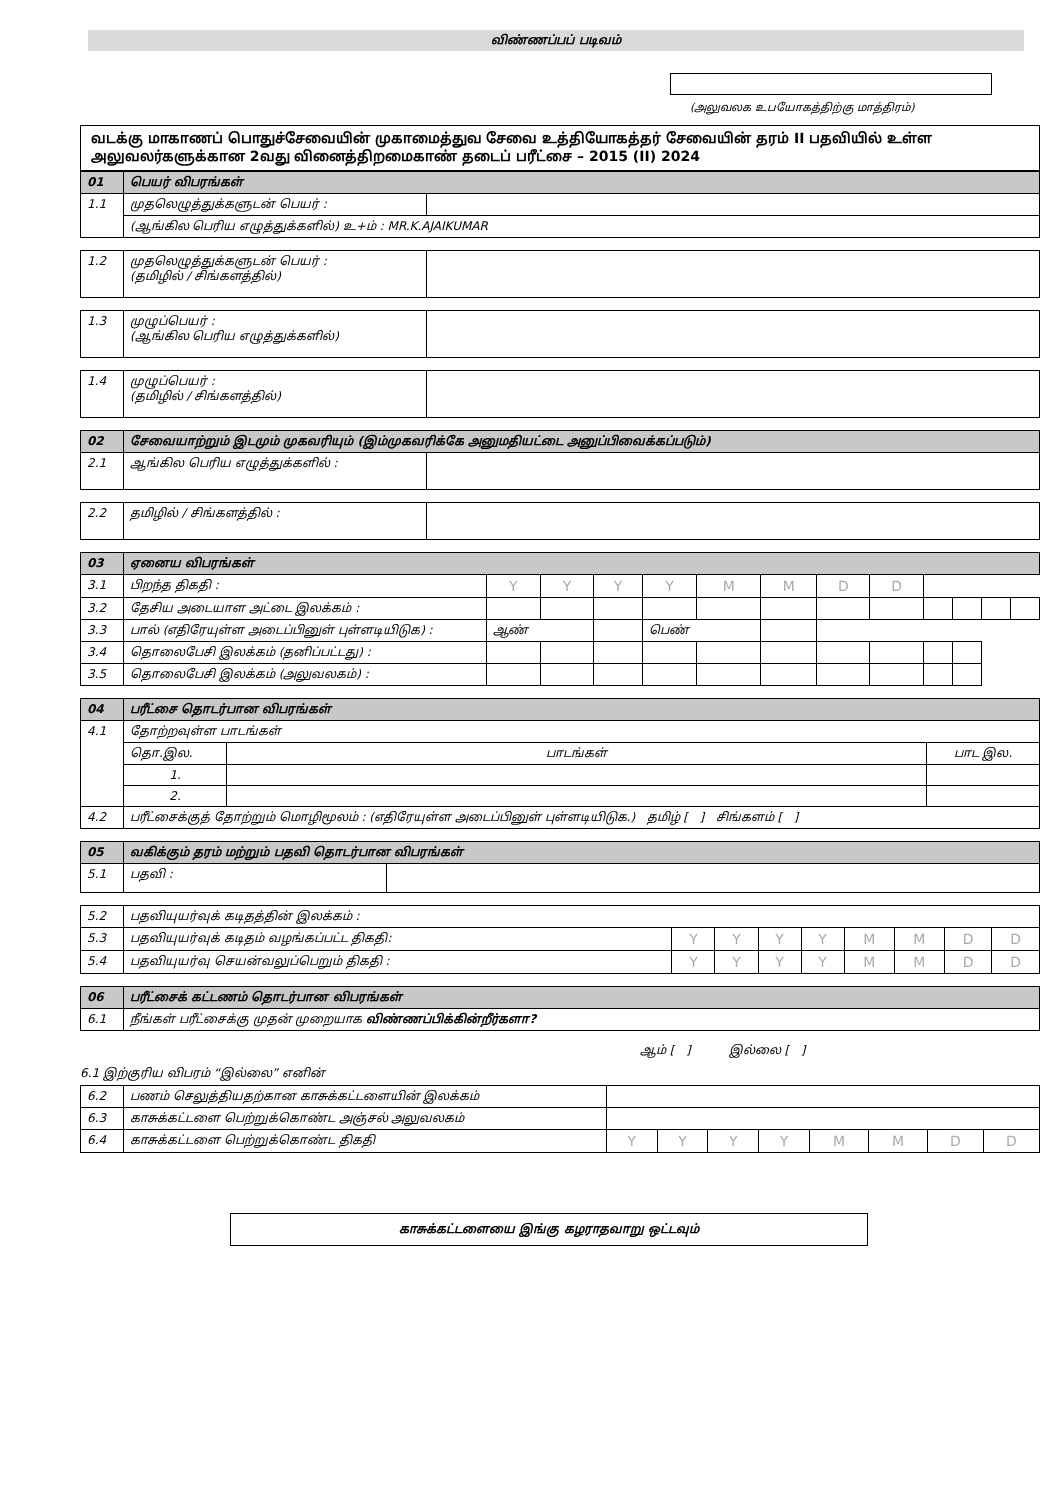விண்ணப்பப் படிவம்
(அலுவலக உபயோகத்திற்கு மாத்திரம்)
வடக்கு மாகாணப் பொதுச்சேவையின் முகாமைத்துவ சேவை உத்தியோகத்தர் சேவையின் தரம் II பதவியில் உள்ள அலுவலர்களுக்கான 2வது வினைத்திறமைகாண் தடைப் பரீட்சை – 2015 (II) 2024
| 01 | பெயர் விபரங்கள் | |
| 1.1 | முதலெழுத்துக்களுடன் பெயர் : | |
| | (ஆங்கில பெரிய எழுத்துக்களில்) உ+ம் : MR.K.AJAIKUMAR | |
| 1.2 | முதலெழுத்துக்களுடன் பெயர் : (தமிழில் / சிங்களத்தில்) | |
| 1.3 | முழுப்பெயர் : (ஆங்கில பெரிய எழுத்துக்களில்) | |
| 1.4 | முழுப்பெயர் : (தமிழில் / சிங்களத்தில்) | |
| 02 | சேவையாற்றும் இடமும் முகவரியும் (இம்முகவரிக்கே அனுமதியட்டை அனுப்பிவைக்கப்படும்) | |
| 2.1 | ஆங்கில பெரிய எழுத்துக்களில் : | |
| 2.2 | தமிழில் / சிங்களத்தில் : | |
| 03 | ஏனைய விபரங்கள் | | | | | | | | | | | | |
| 3.1 | பிறந்த திகதி : | Y | Y | Y | Y | M | M | D | D | | | | |
| 3.2 | தேசிய அடையாள அட்டை இலக்கம் : | | | | | | | | | | | | |
| 3.3 | பால் (எதிரேயுள்ள அடைப்பினுள் புள்ளடியிடுக) : | ஆண் | | | பெண் | | | | | | | | |
| 3.4 | தொலைபேசி இலக்கம் (தனிப்பட்டது) : | | | | | | | | | | | | |
| 3.5 | தொலைபேசி இலக்கம் (அலுவலகம்) : | | | | | | | | | | | | |
| 04 | பரீட்சை தொடர்பான விபரங்கள் | | |
| 4.1 | தோற்றவுள்ள பாடங்கள் | | |
| | தொ.இல. | பாடங்கள் | பாட இல. |
| | 1. | | |
| | 2. | | |
| 4.2 | பரீட்சைக்குத் தோற்றும் மொழிமூலம் : (எதிரேயுள்ள அடைப்பினுள் புள்ளடியிடுக.) தமிழ் [ ] சிங்களம் [ ] | | |
| 05 | வகிக்கும் தரம் மற்றும் பதவி தொடர்பான விபரங்கள் | |
| 5.1 | பதவி : | |
| 5.2 | பதவியுயர்வுக் கடிதத்தின் இலக்கம் : | | | | | | | | |
| 5.3 | பதவியுயர்வுக் கடிதம் வழங்கப்பட்ட திகதி: | Y | Y | Y | Y | M | M | D | D |
| 5.4 | பதவியுயர்வு செயன்வலுப்பெறும் திகதி : | Y | Y | Y | Y | M | M | D | D |
| 06 | பரீட்சைக் கட்டணம் தொடர்பான விபரங்கள் |
| 6.1 | நீங்கள் பரீட்சைக்கு முதன் முறையாக விண்ணப்பிக்கின்றீர்களா? |
ஆம் [ ] இல்லை [ ]
6.1 இற்குரிய விபரம் “இல்லை” எனின்
| 6.2 | பணம் செலுத்தியதற்கான காசுக்கட்டளையின் இலக்கம் | | | | | | | | |
| 6.3 | காசுக்கட்டளை பெற்றுக்கொண்ட அஞ்சல் அலுவலகம் | | | | | | | | |
| 6.4 | காசுக்கட்டளை பெற்றுக்கொண்ட திகதி | Y | Y | Y | Y | M | M | D | D |
காசுக்கட்டளையை இங்கு கழராதவாறு ஒட்டவும்